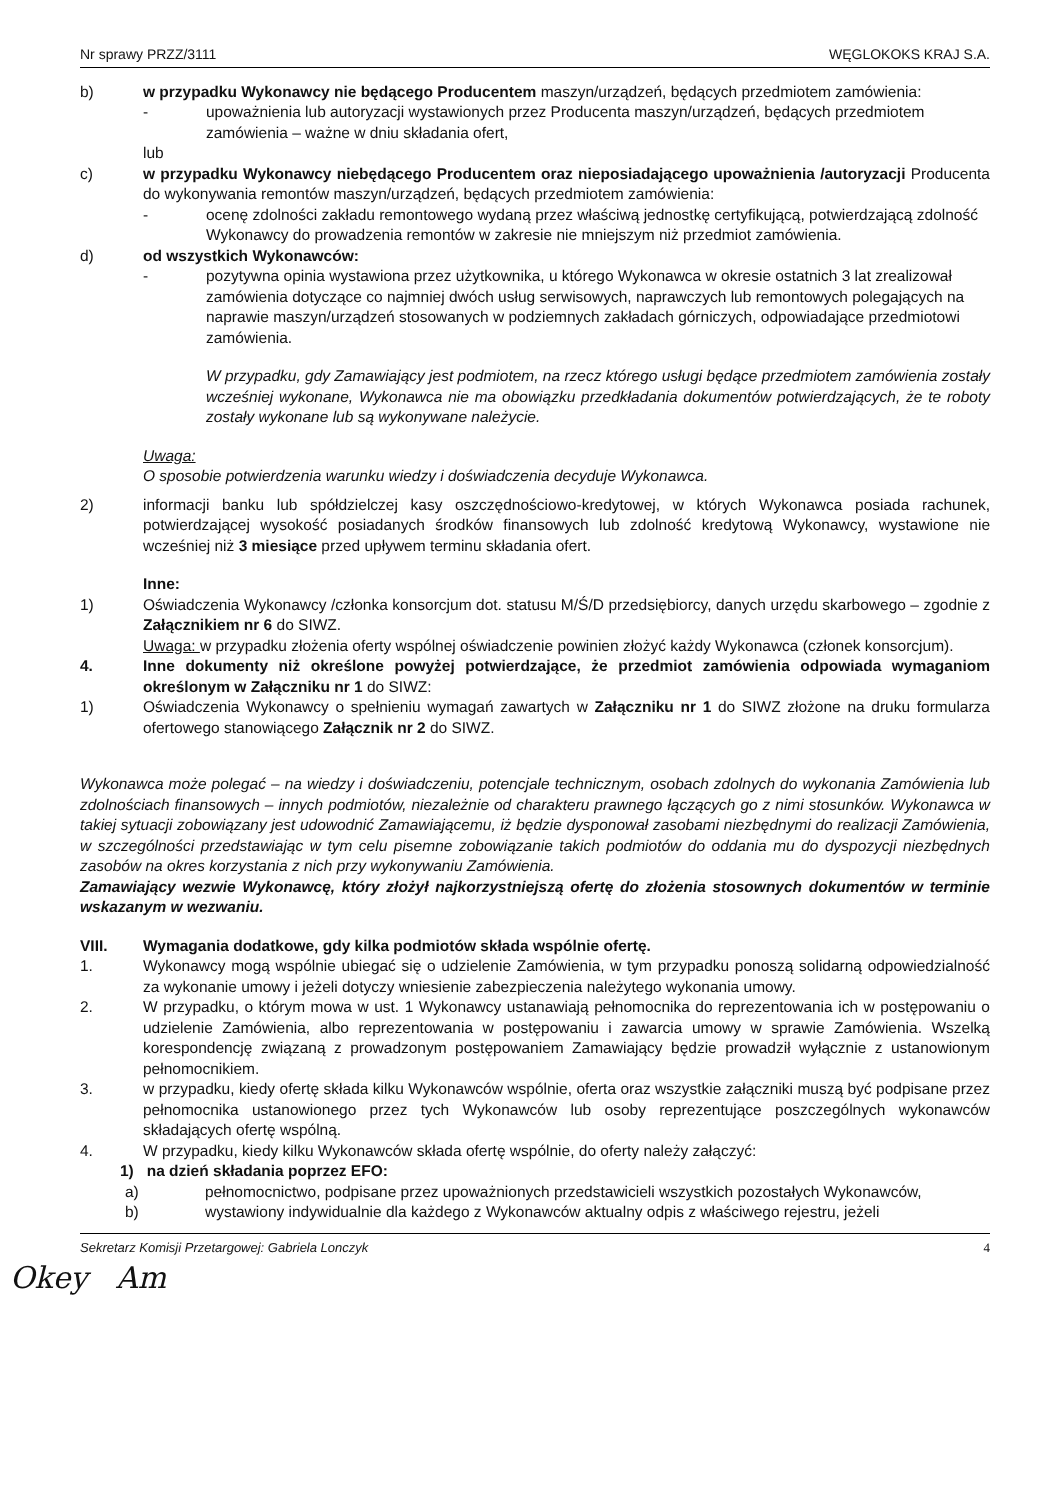Nr sprawy PRZZ/3111 WĘGLOKOKS KRAJ S.A.
b) w przypadku Wykonawcy nie będącego Producentem maszyn/urządzeń, będących przedmiotem zamówienia:
- upoważnienia lub autoryzacji wystawionych przez Producenta maszyn/urządzeń, będących przedmiotem zamówienia – ważne w dniu składania ofert,
lub
c) w przypadku Wykonawcy niebędącego Producentem oraz nieposiadającego upoważnienia /autoryzacji Producenta do wykonywania remontów maszyn/urządzeń, będących przedmiotem zamówienia:
- ocenę zdolności zakładu remontowego wydaną przez właściwą jednostkę certyfikującą, potwierdzającą zdolność Wykonawcy do prowadzenia remontów w zakresie nie mniejszym niż przedmiot zamówienia.
d) od wszystkich Wykonawców:
- pozytywna opinia wystawiona przez użytkownika, u którego Wykonawca w okresie ostatnich 3 lat zrealizował zamówienia dotyczące co najmniej dwóch usług serwisowych, naprawczych lub remontowych polegających na naprawie maszyn/urządzeń stosowanych w podziemnych zakładach górniczych, odpowiadające przedmiotowi zamówienia.
W przypadku, gdy Zamawiający jest podmiotem, na rzecz którego usługi będące przedmiotem zamówienia zostały wcześniej wykonane, Wykonawca nie ma obowiązku przedkładania dokumentów potwierdzających, że te roboty zostały wykonane lub są wykonywane należycie.
Uwaga:
O sposobie potwierdzenia warunku wiedzy i doświadczenia decyduje Wykonawca.
2) informacji banku lub spółdzielczej kasy oszczędnościowo-kredytowej, w których Wykonawca posiada rachunek, potwierdzającej wysokość posiadanych środków finansowych lub zdolność kredytową Wykonawcy, wystawione nie wcześniej niż 3 miesiące przed upływem terminu składania ofert.
Inne:
1) Oświadczenia Wykonawcy /członka konsorcjum dot. statusu M/Ś/D przedsiębiorcy, danych urzędu skarbowego – zgodnie z Załącznikiem nr 6 do SIWZ.
Uwaga: w przypadku złożenia oferty wspólnej oświadczenie powinien złożyć każdy Wykonawca (członek konsorcjum).
4. Inne dokumenty niż określone powyżej potwierdzające, że przedmiot zamówienia odpowiada wymaganiom określonym w Załączniku nr 1 do SIWZ:
1) Oświadczenia Wykonawcy o spełnieniu wymagań zawartych w Załączniku nr 1 do SIWZ złożone na druku formularza ofertowego stanowiącego Załącznik nr 2 do SIWZ.
Wykonawca może polegać – na wiedzy i doświadczeniu, potencjale technicznym, osobach zdolnych do wykonania Zamówienia lub zdolnościach finansowych – innych podmiotów, niezależnie od charakteru prawnego łączących go z nimi stosunków. Wykonawca w takiej sytuacji zobowiązany jest udowodnić Zamawiającemu, iż będzie dysponował zasobami niezbędnymi do realizacji Zamówienia, w szczególności przedstawiając w tym celu pisemne zobowiązanie takich podmiotów do oddania mu do dyspozycji niezbędnych zasobów na okres korzystania z nich przy wykonywaniu Zamówienia.
Zamawiający wezwie Wykonawcę, który złożył najkorzystniejszą ofertę do złożenia stosownych dokumentów w terminie wskazanym w wezwaniu.
VIII. Wymagania dodatkowe, gdy kilka podmiotów składa wspólnie ofertę.
1. Wykonawcy mogą wspólnie ubiegać się o udzielenie Zamówienia, w tym przypadku ponoszą solidarną odpowiedzialność za wykonanie umowy i jeżeli dotyczy wniesienie zabezpieczenia należytego wykonania umowy.
2. W przypadku, o którym mowa w ust. 1 Wykonawcy ustanawiają pełnomocnika do reprezentowania ich w postępowaniu o udzielenie Zamówienia, albo reprezentowania w postępowaniu i zawarcia umowy w sprawie Zamówienia. Wszelką korespondencję związaną z prowadzonym postępowaniem Zamawiający będzie prowadził wyłącznie z ustanowionym pełnomocnikiem.
3. w przypadku, kiedy ofertę składa kilku Wykonawców wspólnie, oferta oraz wszystkie załączniki muszą być podpisane przez pełnomocnika ustanowionego przez tych Wykonawców lub osoby reprezentujące poszczególnych wykonawców składających ofertę wspólną.
4. W przypadku, kiedy kilku Wykonawców składa ofertę wspólnie, do oferty należy załączyć:
1) na dzień składania poprzez EFO:
a) pełnomocnictwo, podpisane przez upoważnionych przedstawicieli wszystkich pozostałych Wykonawców,
b) wystawiony indywidualnie dla każdego z Wykonawców aktualny odpis z właściwego rejestru, jeżeli
Sekretarz Komisji Przetargowej: Gabriela Lonczyk 4
Okey Am